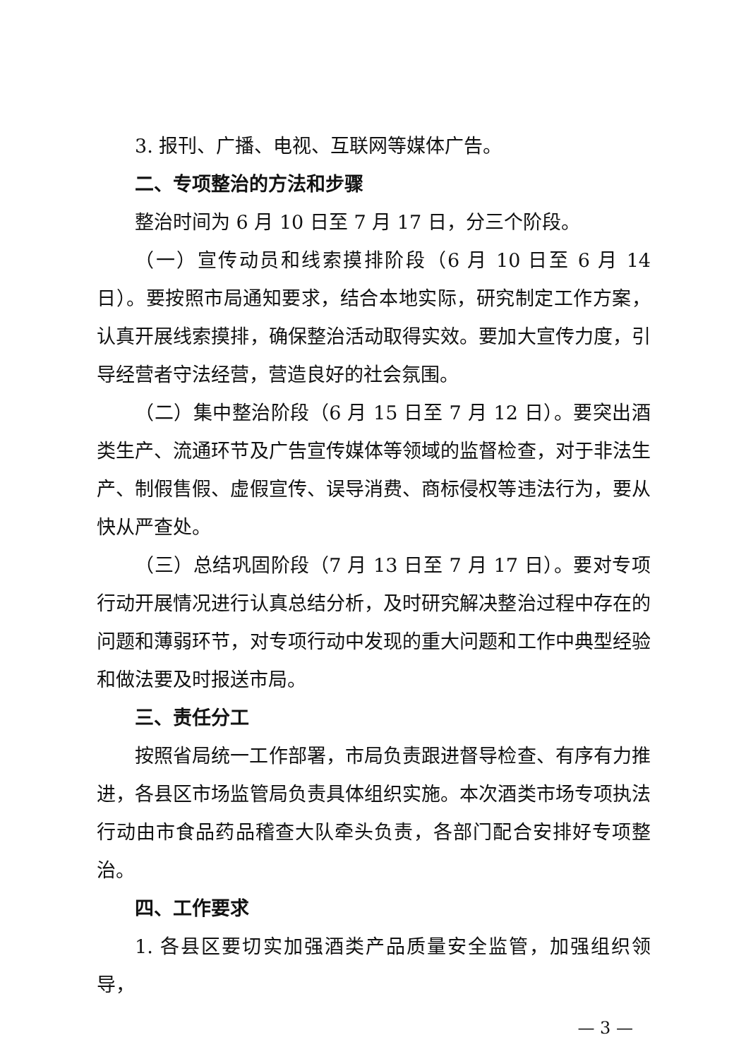3. 报刊、广播、电视、互联网等媒体广告。
二、专项整治的方法和步骤
整治时间为 6 月 10 日至 7 月 17 日，分三个阶段。
（一）宣传动员和线索摸排阶段（6 月 10 日至 6 月 14 日）。要按照市局通知要求，结合本地实际，研究制定工作方案，认真开展线索摸排，确保整治活动取得实效。要加大宣传力度，引导经营者守法经营，营造良好的社会氛围。
（二）集中整治阶段（6 月 15 日至 7 月 12 日）。要突出酒类生产、流通环节及广告宣传媒体等领域的监督检查，对于非法生产、制假售假、虚假宣传、误导消费、商标侵权等违法行为，要从快从严查处。
（三）总结巩固阶段（7 月 13 日至 7 月 17 日）。要对专项行动开展情况进行认真总结分析，及时研究解决整治过程中存在的问题和薄弱环节，对专项行动中发现的重大问题和工作中典型经验和做法要及时报送市局。
三、责任分工
按照省局统一工作部署，市局负责跟进督导检查、有序有力推进，各县区市场监管局负责具体组织实施。本次酒类市场专项执法行动由市食品药品稽查大队牵头负责，各部门配合安排好专项整治。
四、工作要求
1. 各县区要切实加强酒类产品质量安全监管，加强组织领导，
— 3 —